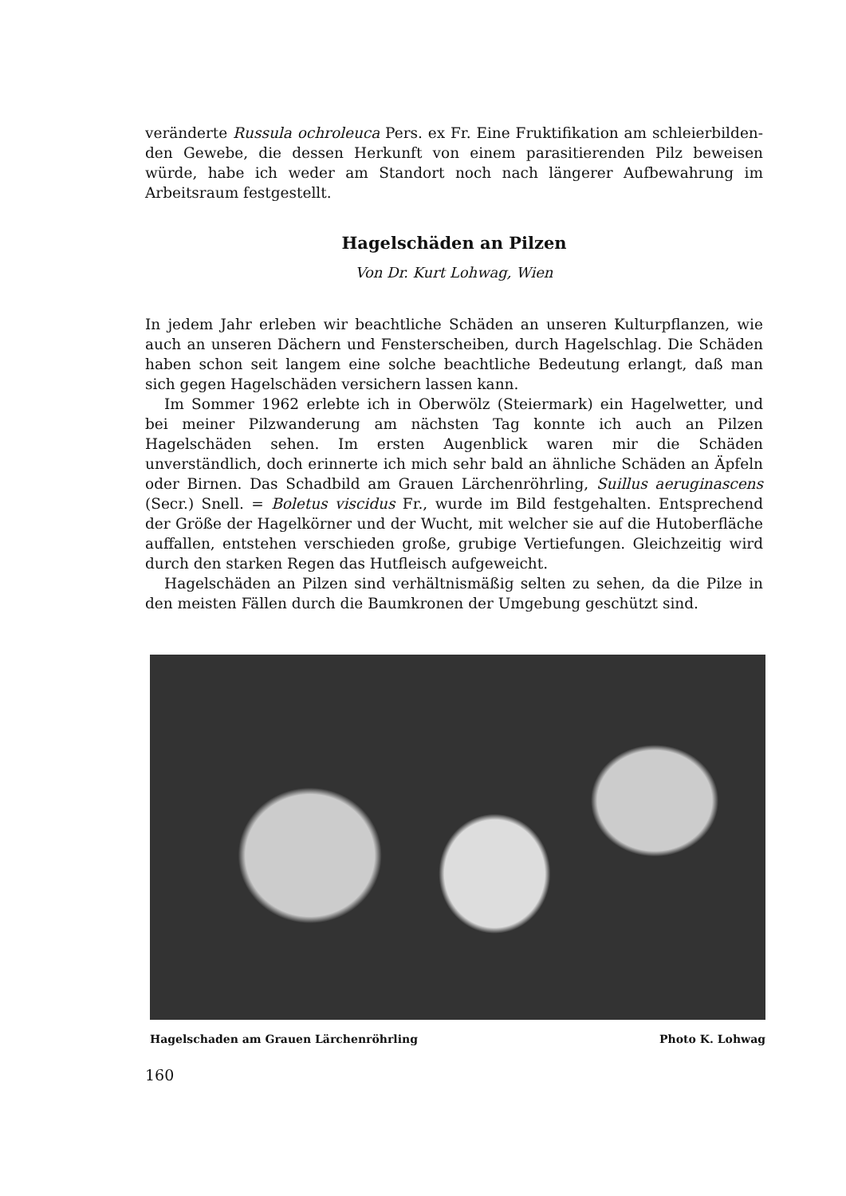veränderte Russula ochroleuca Pers. ex Fr. Eine Fruktifikation am schleierbilden-den Gewebe, die dessen Herkunft von einem parasitierenden Pilz beweisen würde, habe ich weder am Standort noch nach längerer Aufbewahrung im Arbeitsraum festgestellt.
Hagelschäden an Pilzen
Von Dr. Kurt Lohwag, Wien
In jedem Jahr erleben wir beachtliche Schäden an unseren Kulturpflanzen, wie auch an unseren Dächern und Fensterscheiben, durch Hagelschlag. Die Schäden haben schon seit langem eine solche beachtliche Bedeutung erlangt, daß man sich gegen Hagelschäden versichern lassen kann.
Im Sommer 1962 erlebte ich in Oberwölz (Steiermark) ein Hagelwetter, und bei meiner Pilzwanderung am nächsten Tag konnte ich auch an Pilzen Hagelschäden sehen. Im ersten Augenblick waren mir die Schäden unverständlich, doch erinnerte ich mich sehr bald an ähnliche Schäden an Äpfeln oder Birnen. Das Schadbild am Grauen Lärchenröhrling, Suillus aeruginascens (Secr.) Snell. = Boletus viscidus Fr., wurde im Bild festgehalten. Entsprechend der Größe der Hagelkörner und der Wucht, mit welcher sie auf die Hutoberfläche auffallen, entstehen verschieden große, grubige Vertiefungen. Gleichzeitig wird durch den starken Regen das Hutfleisch aufgeweicht.
Hagelschäden an Pilzen sind verhältnismäßig selten zu sehen, da die Pilze in den meisten Fällen durch die Baumkronen der Umgebung geschützt sind.
Hagelschaden am Grauen Lärchenröhrling Photo K. Lohwag
160